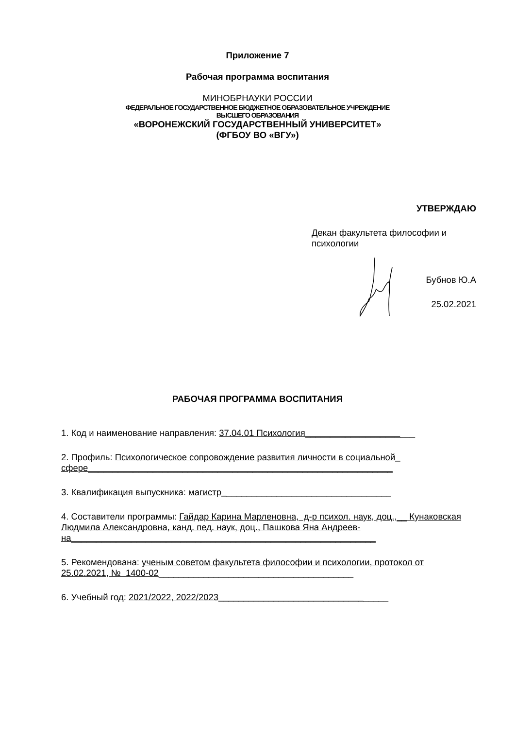Приложение 7
Рабочая программа воспитания
МИНОБРНАУКИ РОССИИ
ФЕДЕРАЛЬНОЕ ГОСУДАРСТВЕННОЕ БЮДЖЕТНОЕ ОБРАЗОВАТЕЛЬНОЕ УЧРЕЖДЕНИЕ
ВЫСШЕГО ОБРАЗОВАНИЯ
«ВОРОНЕЖСКИЙ ГОСУДАРСТВЕННЫЙ УНИВЕРСИТЕТ»
(ФГБОУ ВО «ВГУ»)
УТВЕРЖДАЮ
Декан факультета философии и психологии
Бубнов Ю.А
25.02.2021
РАБОЧАЯ ПРОГРАММА ВОСПИТАНИЯ
1. Код и наименование направления: 37.04.01 Психология______________________
2. Профиль: Психологическое сопровождение развития личности в социальной_ сфере_____________________________________________________________
3. Квалификация выпускника: магистр__________________________________
4. Составители программы: Гайдар Карина Марленовна, д-р психол. наук, доц.,__ Кунаковская Людмила Александровна, канд. пед. наук, доц., Пашкова Яна Андреев-на_____________________________________________________________
5. Рекомендована: ученым советом факультета философии и психологии, протокол от 25.02.2021, № 1400-02_______________________________________
6. Учебный год: 2021/2022, 2022/2023__________________________________